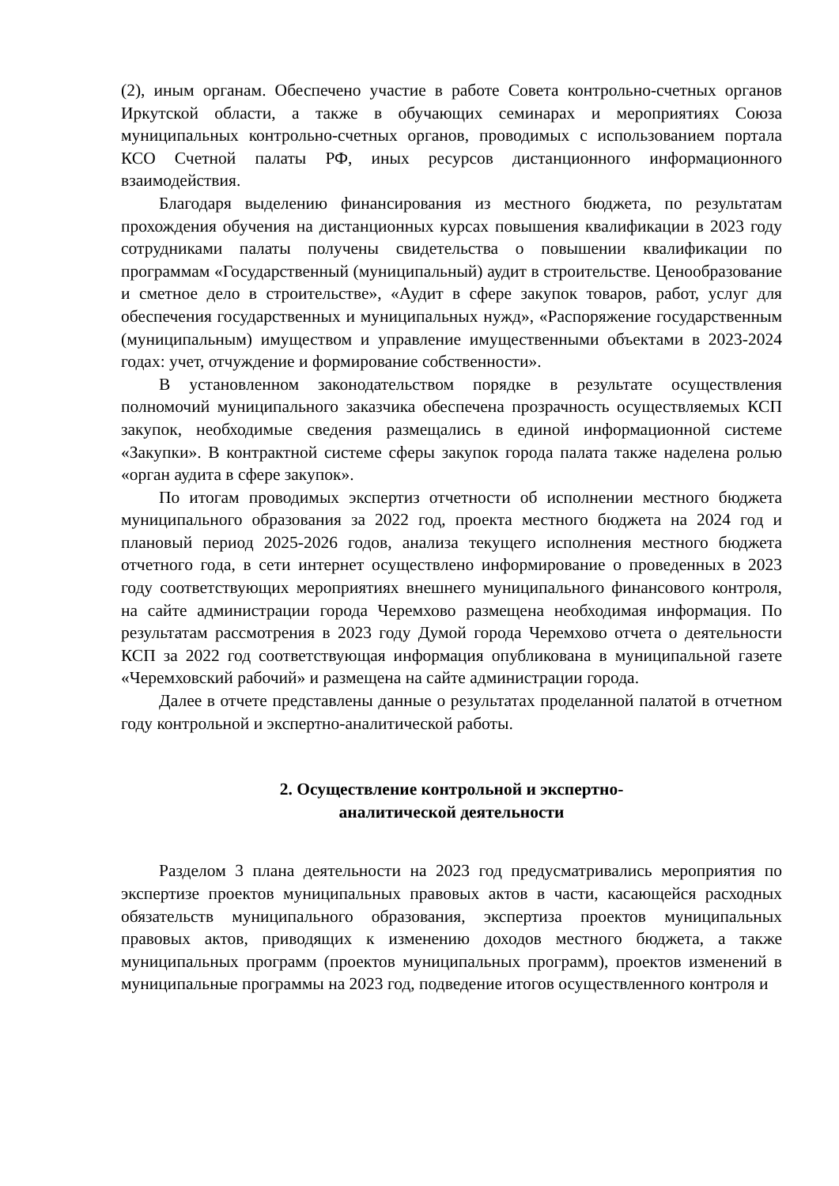(2), иным органам. Обеспечено участие в работе Совета контрольно-счетных органов Иркутской области, а также в обучающих семинарах и мероприятиях Союза муниципальных контрольно-счетных органов, проводимых с использованием портала КСО Счетной палаты РФ, иных ресурсов дистанционного информационного взаимодействия.
Благодаря выделению финансирования из местного бюджета, по результатам прохождения обучения на дистанционных курсах повышения квалификации в 2023 году сотрудниками палаты получены свидетельства о повышении квалификации по программам «Государственный (муниципальный) аудит в строительстве. Ценообразование и сметное дело в строительстве», «Аудит в сфере закупок товаров, работ, услуг для обеспечения государственных и муниципальных нужд», «Распоряжение государственным (муниципальным) имуществом и управление имущественными объектами в 2023-2024 годах: учет, отчуждение и формирование собственности».
В установленном законодательством порядке в результате осуществления полномочий муниципального заказчика обеспечена прозрачность осуществляемых КСП закупок, необходимые сведения размещались в единой информационной системе «Закупки». В контрактной системе сферы закупок города палата также наделена ролью «орган аудита в сфере закупок».
По итогам проводимых экспертиз отчетности об исполнении местного бюджета муниципального образования за 2022 год, проекта местного бюджета на 2024 год и плановый период 2025-2026 годов, анализа текущего исполнения местного бюджета отчетного года, в сети интернет осуществлено информирование о проведенных в 2023 году соответствующих мероприятиях внешнего муниципального финансового контроля, на сайте администрации города Черемхово размещена необходимая информация. По результатам рассмотрения в 2023 году Думой города Черемхово отчета о деятельности КСП за 2022 год соответствующая информация опубликована в муниципальной газете «Черемховский рабочий» и размещена на сайте администрации города.
Далее в отчете представлены данные о результатах проделанной палатой в отчетном году контрольной и экспертно-аналитической работы.
2. Осуществление контрольной и экспертно-
аналитической деятельности
Разделом 3 плана деятельности на 2023 год предусматривались мероприятия по экспертизе проектов муниципальных правовых актов в части, касающейся расходных обязательств муниципального образования, экспертиза проектов муниципальных правовых актов, приводящих к изменению доходов местного бюджета, а также муниципальных программ (проектов муниципальных программ), проектов изменений в муниципальные программы на 2023 год, подведение итогов осуществленного контроля и